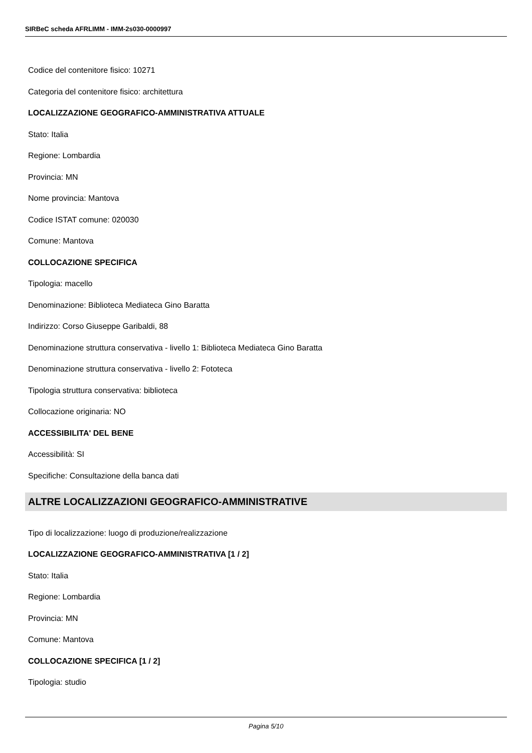SIRBeC scheda AFRLIMM - IMM-2s030-0000997
Codice del contenitore fisico: 10271
Categoria del contenitore fisico: architettura
LOCALIZZAZIONE GEOGRAFICO-AMMINISTRATIVA ATTUALE
Stato: Italia
Regione: Lombardia
Provincia: MN
Nome provincia: Mantova
Codice ISTAT comune: 020030
Comune: Mantova
COLLOCAZIONE SPECIFICA
Tipologia: macello
Denominazione: Biblioteca Mediateca Gino Baratta
Indirizzo: Corso Giuseppe Garibaldi, 88
Denominazione struttura conservativa - livello 1: Biblioteca Mediateca Gino Baratta
Denominazione struttura conservativa - livello 2: Fototeca
Tipologia struttura conservativa: biblioteca
Collocazione originaria: NO
ACCESSIBILITA' DEL BENE
Accessibilità: SI
Specifiche: Consultazione della banca dati
ALTRE LOCALIZZAZIONI GEOGRAFICO-AMMINISTRATIVE
Tipo di localizzazione: luogo di produzione/realizzazione
LOCALIZZAZIONE GEOGRAFICO-AMMINISTRATIVA [1 / 2]
Stato: Italia
Regione: Lombardia
Provincia: MN
Comune: Mantova
COLLOCAZIONE SPECIFICA [1 / 2]
Tipologia: studio
Pagina 5/10